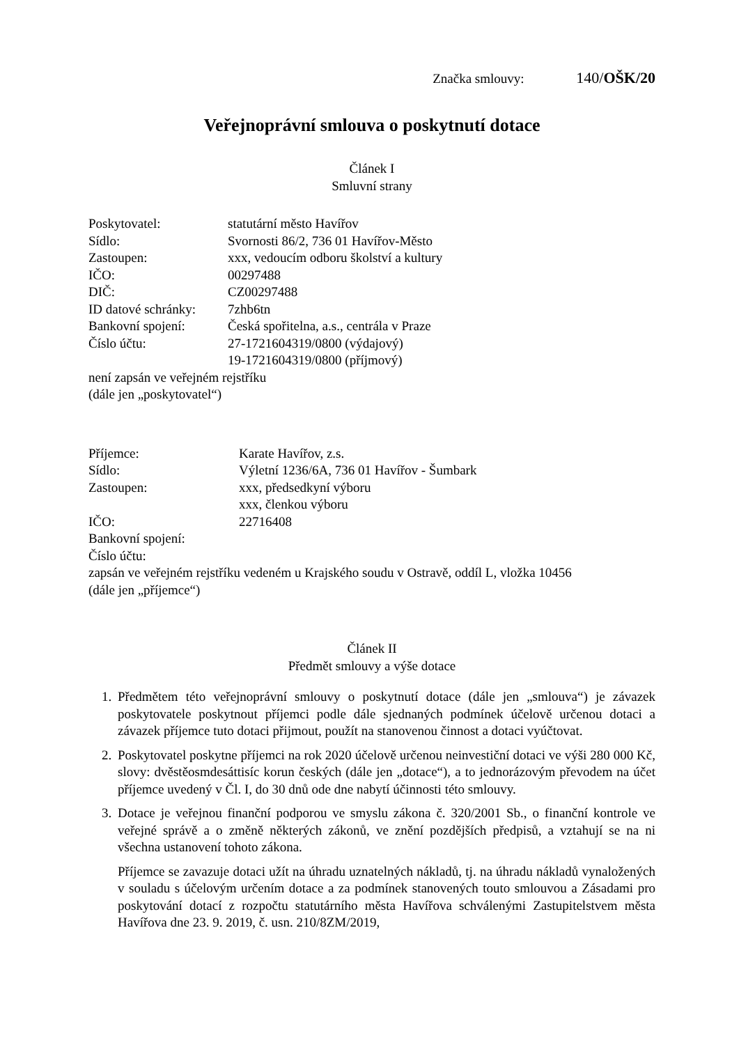Značka smlouvy: 140/OŠK/20
Veřejnoprávní smlouva o poskytnutí dotace
Článek I
Smluvní strany
| Poskytovatel: | statutární město Havířov |
| Sídlo: | Svornosti 86/2, 736 01 Havířov-Město |
| Zastoupen: | xxx, vedoucím odboru školství a kultury |
| IČO: | 00297488 |
| DIČ: | CZ00297488 |
| ID datové schránky: | 7zhb6tn |
| Bankovní spojení: | Česká spořitelna, a.s., centrála v Praze |
| Číslo účtu: | 27-1721604319/0800 (výdajový) 19-1721604319/0800 (příjmový) |
není zapsán ve veřejném rejstříku
(dále jen „poskytovatel“)
| Příjemce: | Karate Havířov, z.s. |
| Sídlo: | Výletní 1236/6A, 736 01 Havířov - Šumbark |
| Zastoupen: | xxx, předsedkyní výboru xxx, členkou výboru |
| IČO: | 22716408 |
| Bankovní spojení: | |
| Číslo účtu: | |
zapsán ve veřejném rejstříku vedeném u Krajského soudu v Ostravě, oddíl L, vložka 10456
(dále jen „příjemce“)
Článek II
Předmět smlouvy a výše dotace
1. Předmětem této veřejnoprávní smlouvy o poskytnutí dotace (dále jen „smlouva“) je závazek poskytovatele poskytnout příjemci podle dále sjednaných podmínek účelově určenou dotaci a závazek příjemce tuto dotaci přijmout, použít na stanovenou činnost a dotaci vyúčtovat.
2. Poskytovatel poskytne příjemci na rok 2020 účelově určenou neinvestiční dotaci ve výši 280 000 Kč, slovy: dvěstěosmdesáttisíc korun českých (dále jen „dotace“), a to jednorázovým převodem na účet příjemce uvedený v Čl. I, do 30 dnů ode dne nabytí účinnosti této smlouvy.
3. Dotace je veřejnou finanční podporou ve smyslu zákona č. 320/2001 Sb., o finanční kontrole ve veřejné správě a o změně některých zákonů, ve znění pozdějších předpisů, a vztahují se na ni všechna ustanovení tohoto zákona.
Příjemce se zavazuje dotaci užít na úhradu uznatelných nákladů, tj. na úhradu nákladů vynaložených v souladu s účelovým určením dotace a za podmínek stanovených touto smlouvou a Zásadami pro poskytování dotací z rozpočtu statutárního města Havířova schválenými Zastupitelstvem města Havířova dne 23. 9. 2019, č. usn. 210/8ZM/2019,